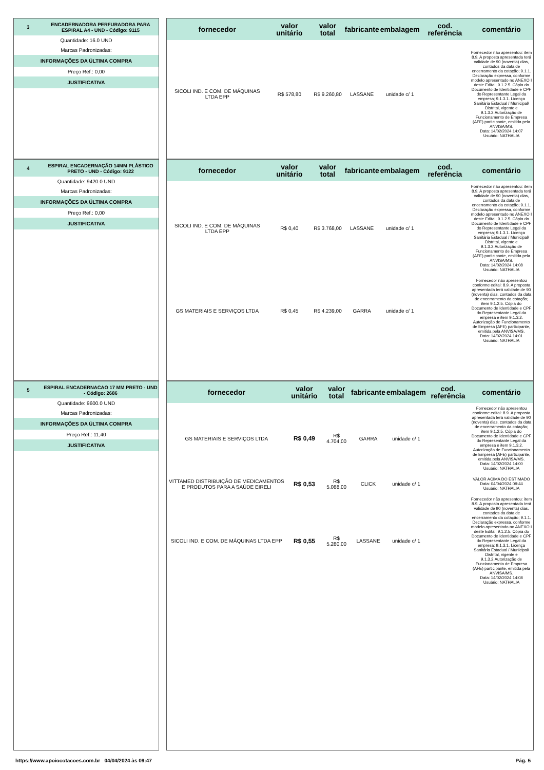3
ENCADERNADORA PERFURADORA PARA ESPIRAL A4 - UND - Código: 9115
Quantidade: 16.0 UND
Marcas Padronizadas:
INFORMAÇÕES DA ÚLTIMA COMPRA
Preço Ref.: 0,00
JUSTIFICATIVA
| fornecedor | valor unitário | valor total | fabricante | embalagem | cod. referência | comentário |
| --- | --- | --- | --- | --- | --- | --- |
| SICOLI IND. E COM. DE MÁQUINAS LTDA EPP | R$ 578,80 | R$ 9.260,80 | LASSANE | unidade c/ 1 | | Fornecedor não apresentou: item 8.9. A proposta apresentada terá validade de 90 (noventa) dias, contados da data de encerramento da cotação; 9.1.1. Declaração expressa, conforme modelo apresentado no ANEXO I deste Edital; 9.1.2.5. Cópia do Documento de Identidade e CPF do Representante Legal da empresa; 9.1.3.1. Licença Sanitária Estadual / Municipal/ Distrital, vigente e 9.1.3.2.Autorização de Funcionamento de Empresa (AFE) participante, emitida pela ANVISA/MS. Data: 14/02/2024 14:07 Usuário: NATHALIA |
4
ESPIRAL ENCADERNAÇÃO 14MM PLÁSTICO PRETO - UND - Código: 9122
Quantidade: 9420.0 UND
Marcas Padronizadas:
INFORMAÇÕES DA ÚLTIMA COMPRA
Preço Ref.: 0,00
JUSTIFICATIVA
| fornecedor | valor unitário | valor total | fabricante | embalagem | cod. referência | comentário |
| --- | --- | --- | --- | --- | --- | --- |
| SICOLI IND. E COM. DE MÁQUINAS LTDA EPP | R$ 0,40 | R$ 3.768,00 | LASSANE | unidade c/ 1 | | Fornecedor não apresentou: item 8.9. A proposta apresentada terá validade de 90 (noventa) dias, contados da data de encerramento da cotação; 9.1.1. Declaração expressa, conforme modelo apresentado no ANEXO I deste Edital; 9.1.2.5. Cópia do Documento de Identidade e CPF do Representante Legal da empresa; 9.1.3.1. Licença Sanitária Estadual / Municipal/ Distrital, vigente e 9.1.3.2.Autorização de Funcionamento de Empresa (AFE) participante, emitida pela ANVISA/MS. Data: 14/02/2024 14:08 Usuário: NATHALIA |
| GS MATERIAIS E SERVIÇOS LTDA | R$ 0,45 | R$ 4.239,00 | GARRA | unidade c/ 1 | | Fornecedor não apresentou conforme edital: 8.9. A proposta apresentada terá validade de 90 (noventa) dias, contados da data de encerramento da cotação; item 9.1.2.5. Cópia do Documento de Identidade e CPF do Representante Legal da empresa e item 9.1.3.2. Autorização de Funcionamento de Empresa (AFE) participante, emitida pela ANVISA/MS. Data: 14/02/2024 14:01 Usuário: NATHALIA |
5
ESPIRAL ENCADERNACAO 17 MM PRETO - UND - Código: 2686
Quantidade: 9600.0 UND
Marcas Padronizadas:
INFORMAÇÕES DA ÚLTIMA COMPRA
Preço Ref.: 11,40
JUSTIFICATIVA
| fornecedor | valor unitário | valor total | fabricante | embalagem | cod. referência | comentário |
| --- | --- | --- | --- | --- | --- | --- |
| GS MATERIAIS E SERVIÇOS LTDA | R$ 0,49 | R$ 4.704,00 | GARRA | unidade c/ 1 | | Fornecedor não apresentou conforme edital: 8.9. A proposta apresentada terá validade de 90 (noventa) dias, contados da data de encerramento da cotação; item 9.1.2.5. Cópia do Documento de Identidade e CPF do Representante Legal da empresa e item 9.1.3.2. Autorização de Funcionamento de Empresa (AFE) participante, emitida pela ANVISA/MS. Data: 14/02/2024 14:00 Usuário: NATHALIA |
| VITTAMED DISTRIBUIÇÃO DE MEDICAMENTOS E PRODUTOS PARA A SAÚDE EIRELI | R$ 0,53 | R$ 5.088,00 | CLICK | unidade c/ 1 | | VALOR ACIMA DO ESTIMADO Data: 04/04/2024 09:44 Usuário: NATHALIA |
| SICOLI IND. E COM. DE MÁQUINAS LTDA EPP | R$ 0,55 | R$ 5.280,00 | LASSANE | unidade c/ 1 | | Fornecedor não apresentou: item 8.9. A proposta apresentada terá validade de 90 (noventa) dias, contados da data de encerramento da cotação; 9.1.1. Declaração expressa, conforme modelo apresentado no ANEXO I deste Edital; 9.1.2.5. Cópia do Documento de Identidade e CPF do Representante Legal da empresa; 9.1.3.1. Licença Sanitária Estadual / Municipal/ Distrital, vigente e 9.1.3.2.Autorização de Funcionamento de Empresa (AFE) participante, emitida pela ANVISA/MS. Data: 14/02/2024 14:08 Usuário: NATHALIA |
https://www.apoiocotacoes.com.br 04/04/2024 às 09:47 Pág. 5